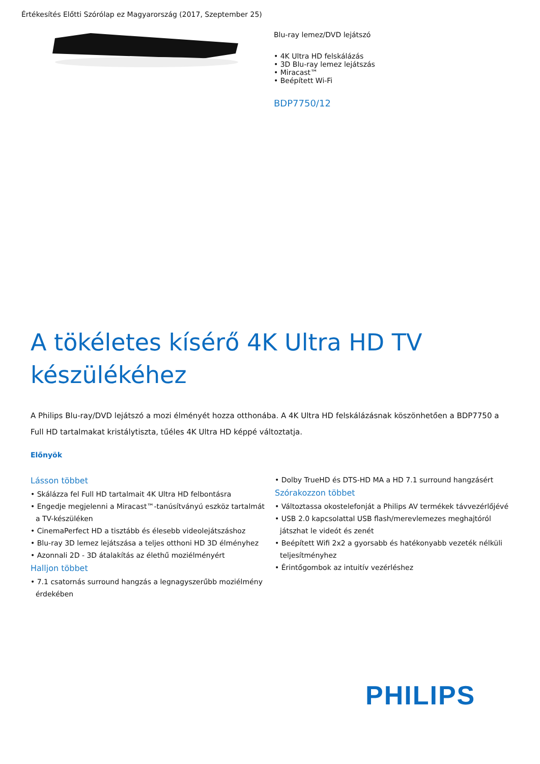Értékesítés Előtti Szórólap ez Magyarország (2017, Szeptember 25)
Blu-ray lemez/DVD lejátszó
• 4K Ultra HD felskálázás
• 3D Blu-ray lemez lejátszás
• Miracast™
• Beépített Wi-Fi
BDP7750/12
A tökéletes kísérő 4K Ultra HD TV készülékéhez
A Philips Blu-ray/DVD lejátszó a mozi élményét hozza otthonába. A 4K Ultra HD felskálázásnak köszönhetően a BDP7750 a Full HD tartalmakat kristálytiszta, tűéles 4K Ultra HD képpé változtatja.
Előnyök
Lásson többet
• Skálázza fel Full HD tartalmait 4K Ultra HD felbontásra
• Engedje megjelenni a Miracast™-tanúsítványú eszköz tartalmát a TV-készüléken
• CinemaPerfect HD a tisztább és élesebb videolejátszáshoz
• Blu-ray 3D lemez lejátszása a teljes otthoni HD 3D élményhez
• Azonnali 2D - 3D átalakítás az élethű moziélményért
Halljon többet
• 7.1 csatornás surround hangzás a legnagyszerűbb moziélmény érdekében
• Dolby TrueHD és DTS-HD MA a HD 7.1 surround hangzásért
Szórakozzon többet
• Változtassa okostelefonját a Philips AV termékek távvezérlőjévé
• USB 2.0 kapcsolattal USB flash/merevlemezes meghajtóról játszhat le videót és zenét
• Beépített Wifi 2x2 a gyorsabb és hatékonyabb vezeték nélküli teljesítményhez
• Érintőgombok az intuitív vezérléshez
PHILIPS